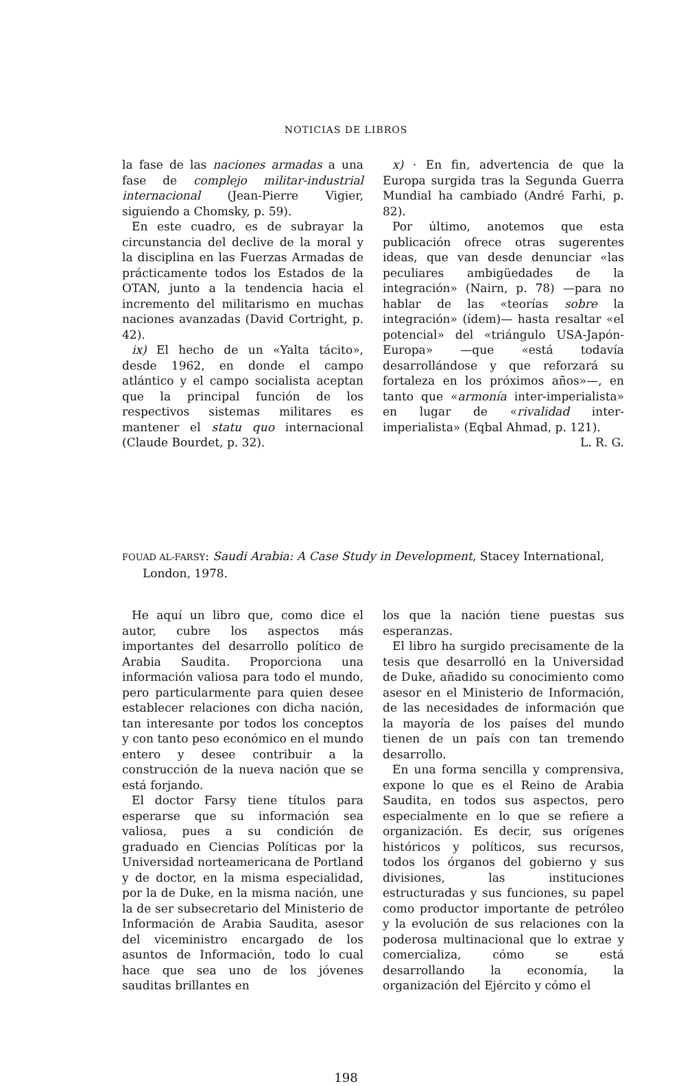NOTICIAS DE LIBROS
la fase de las naciones armadas a una fase de complejo militar-industrial internacional (Jean-Pierre Vigier, siguiendo a Chomsky, p. 59).
En este cuadro, es de subrayar la circunstancia del declive de la moral y la disciplina en las Fuerzas Armadas de prácticamente todos los Estados de la OTAN, junto a la tendencia hacia el incremento del militarismo en muchas naciones avanzadas (David Cortright, p. 42).
ix) El hecho de un «Yalta tácito», desde 1962, en donde el campo atlántico y el campo socialista aceptan que la principal función de los respectivos sistemas militares es mantener el statu quo internacional (Claude Bourdet, p. 32).
x) · En fin, advertencia de que la Europa surgida tras la Segunda Guerra Mundial ha cambiado (André Farhi, p. 82).
Por último, anotemos que esta publicación ofrece otras sugerentes ideas, que van desde denunciar «las peculiares ambigüedades de la integración» (Nairn, p. 78) —para no hablar de las «teorías sobre la integración» (ídem)— hasta resaltar «el potencial» del «triángulo USA-Japón-Europa» —que «está todavía desarrollándose y que reforzará su fortaleza en los próximos años»—, en tanto que «armonía inter-imperialista» en lugar de «rivalidad inter-imperialista» (Eqbal Ahmad, p. 121).
L. R. G.
FOUAD AL-FARSY: Saudi Arabia: A Case Study in Development, Stacey International, London, 1978.
He aquí un libro que, como dice el autor, cubre los aspectos más importantes del desarrollo político de Arabia Saudita. Proporciona una información valiosa para todo el mundo, pero particularmente para quien desee establecer relaciones con dicha nación, tan interesante por todos los conceptos y con tanto peso económico en el mundo entero y desee contribuir a la construcción de la nueva nación que se está forjando.
El doctor Farsy tiene títulos para esperarse que su información sea valiosa, pues a su condición de graduado en Ciencias Políticas por la Universidad norteamericana de Portland y de doctor, en la misma especialidad, por la de Duke, en la misma nación, une la de ser subsecretario del Ministerio de Información de Arabia Saudita, asesor del viceministro encargado de los asuntos de Información, todo lo cual hace que sea uno de los jóvenes sauditas brillantes en
los que la nación tiene puestas sus esperanzas.
El libro ha surgido precisamente de la tesis que desarrolló en la Universidad de Duke, añadido su conocimiento como asesor en el Ministerio de Información, de las necesidades de información que la mayoría de los países del mundo tienen de un país con tan tremendo desarrollo.
En una forma sencilla y comprensiva, expone lo que es el Reino de Arabia Saudita, en todos sus aspectos, pero especialmente en lo que se refiere a organización. Es decir, sus orígenes históricos y políticos, sus recursos, todos los órganos del gobierno y sus divisiones, las instituciones estructuradas y sus funciones, su papel como productor importante de petróleo y la evolución de sus relaciones con la poderosa multinacional que lo extrae y comercializa, cómo se está desarrollando la economía, la organización del Ejército y cómo el
198